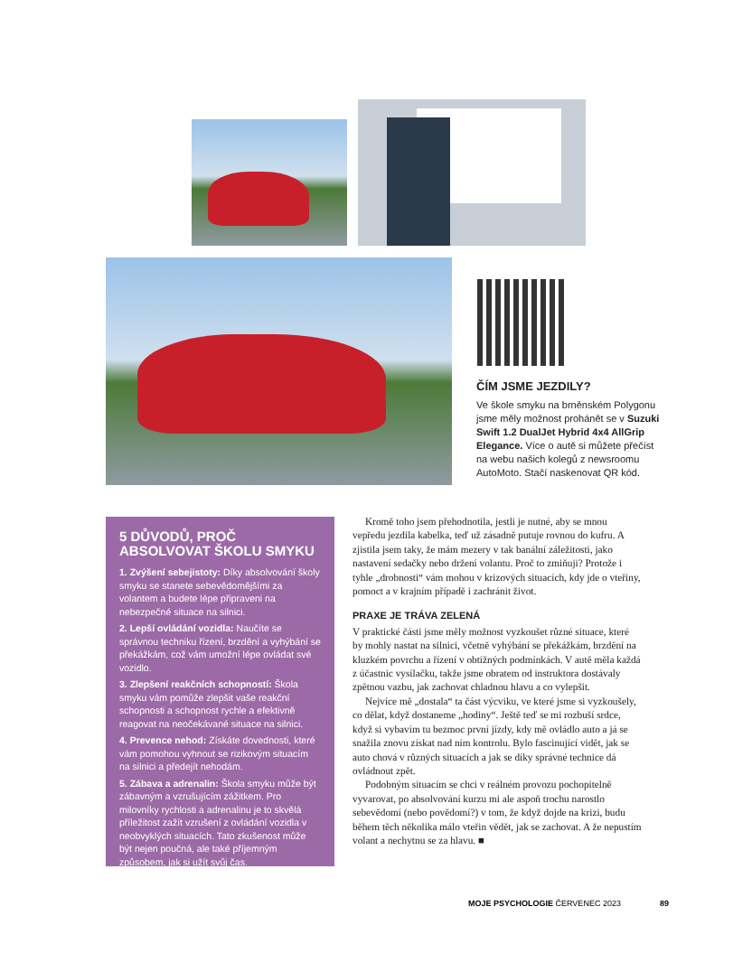ČÍM JSME JEZDILY?
Ve škole smyku na brněnském Polygonu jsme měly možnost prohánět se v Suzuki Swift 1.2 DualJet Hybrid 4x4 AllGrip Elegance. Více o autě si můžete přečíst na webu našich kolegů z newsroomu AutoMoto. Stačí naskenovat QR kód.
5 DŮVODŮ, PROČ ABSOLVOVAT ŠKOLU SMYKU
1. Zvýšení sebejistoty: Díky absolvování školy smyku se stanete sebevědomějšími za volantem a budete lépe připraveni na nebezpečné situace na silnici.
2. Lepší ovládání vozidla: Naučíte se správnou techniku řízení, brzdění a vyhýbání se překážkám, což vám umožní lépe ovládat své vozidlo.
3. Zlepšení reakčních schopností: Škola smyku vám pomůže zlepšit vaše reakční schopnosti a schopnost rychle a efektivně reagovat na neočekávané situace na silnici.
4. Prevence nehod: Získáte dovednosti, které vám pomohou vyhnout se rizikovým situacím na silnici a předejít nehodám.
5. Zábava a adrenalin: Škola smyku může být zábavným a vzrušujícím zážitkem. Pro milovníky rychlosti a adrenalinu je to skvělá příležitost zažít vzrušení z ovládání vozidla v neobvyklých situacích. Tato zkušenost může být nejen poučná, ale také příjemným způsobem, jak si užít svůj čas.
Kromě toho jsem přehodnotila, jestli je nutné, aby se mnou vepředu jezdila kabelka, teď už zásadně putuje rovnou do kufru. A zjistila jsem taky, že mám mezery v tak banální záležitosti, jako nastavení sedačky nebo držení volantu. Proč to zmiňuji? Protože i tyhle „drobnosti“ vám mohou v krizových situacích, kdy jde o vteřiny, pomoct a v krajním případě i zachránit život.
PRAXE JE TRÁVA ZELENÁ
V praktické části jsme měly možnost vyzkoušet různé situace, které by mohly nastat na silnici, včetně vyhýbání se překážkám, brzdění na kluzkém povrchu a řízení v obtížných podmínkách. V autě měla každá z účastnic vysílačku, takže jsme obratem od instruktora dostávaly zpětnou vazbu, jak zachovat chladnou hlavu a co vylepšit.
Nejvíce mě „dostala“ ta část výcviku, ve které jsme si vyzkoušely, co dělat, když dostaneme „hodiny“. Ještě teď se mi rozbuší srdce, když si vybavím tu bezmoc první jízdy, kdy mě ovládlo auto a já se snažila znovu získat nad ním kontrolu. Bylo fascinující vidět, jak se auto chová v různých situacích a jak se díky správné technice dá ovládnout zpět.
Podobným situacím se chci v reálném provozu pochopitelně vyvarovat, po absolvování kurzu mi ale aspoň trochu narostlo sebevědomí (nebo povědomí?) v tom, že když dojde na krizi, budu během těch několika málo vteřin vědět, jak se zachovat. A že nepustím volant a nechytnu se za hlavu. ■
MOJE PSYCHOLOGIE ČERVENEC 2023 89